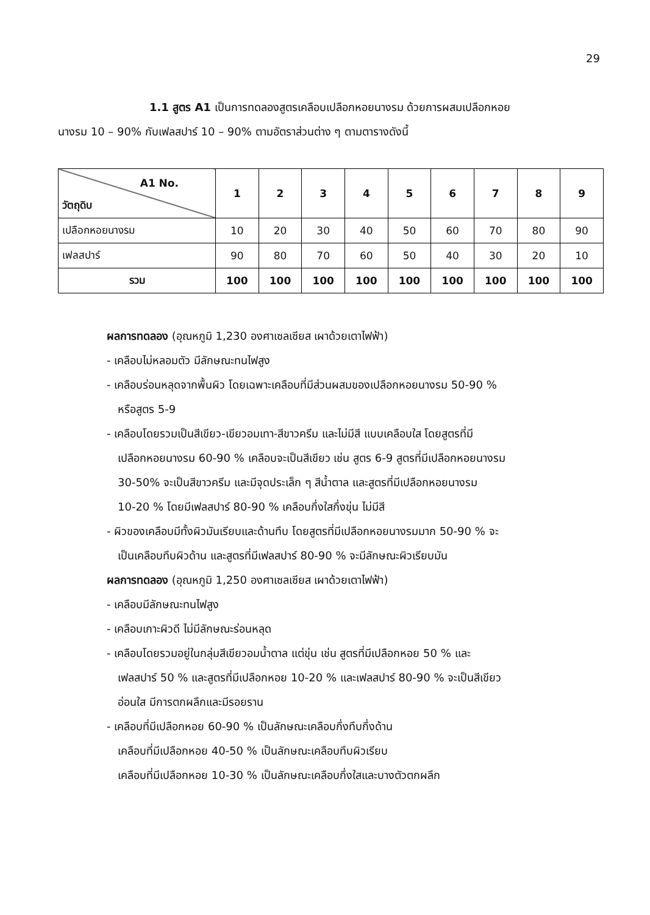29
1.1 สูตร A1 เป็นการทดลองสูตรเคลือบเปลือกหอยนางรม ด้วยการผสมเปลือกหอย
นางรม 10 – 90% กับเฟลสปาร์ 10 – 90% ตามอัตราส่วนต่าง ๆ ตามตารางดังนี้
| A1 No. วัตถุดิบ | 1 | 2 | 3 | 4 | 5 | 6 | 7 | 8 | 9 |
| --- | --- | --- | --- | --- | --- | --- | --- | --- | --- |
| เปลือกหอยนางรม | 10 | 20 | 30 | 40 | 50 | 60 | 70 | 80 | 90 |
| เฟลสปาร์ | 90 | 80 | 70 | 60 | 50 | 40 | 30 | 20 | 10 |
| รวม | 100 | 100 | 100 | 100 | 100 | 100 | 100 | 100 | 100 |
ผลการทดลอง (อุณหภูมิ 1,230 องศาเซลเซียส เผาด้วยเตาไฟฟ้า)
- เคลือบไม่หลอมตัว มีลักษณะทนไฟสูง
- เคลือบร่อนหลุดจากพื้นผิว โดยเฉพาะเคลือบที่มีส่วนผสมของเปลือกหอยนางรม 50-90 %
หรือสูตร 5-9
- เคลือบโดยรวมเป็นสีเขียว-เขียวอมเทา-สีขาวครีม และไม่มีสี แบบเคลือบใส โดยสูตรที่มี
เปลือกหอยนางรม 60-90 % เคลือบจะเป็นสีเขียว เช่น สูตร 6-9 สูตรที่มีเปลือกหอยนางรม
30-50% จะเป็นสีขาวครีม และมีจุดประเล็ก ๆ สีน้ำตาล และสูตรที่มีเปลือกหอยนางรม
10-20 % โดยมีเฟลสปาร์ 80-90 % เคลือบกึ่งใสกึ่งขุ่น ไม่มีสี
- ผิวของเคลือบมีทั้งผิวมันเรียบและด้านทึบ โดยสูตรที่มีเปลือกหอยนางรมมาก 50-90 % จะ
เป็นเคลือบทึบผิวด้าน และสูตรที่มีเฟลสปาร์ 80-90 % จะมีลักษณะผิวเรียบมัน
ผลการทดลอง (อุณหภูมิ 1,250 องศาเซลเซียส เผาด้วยเตาไฟฟ้า)
- เคลือบมีลักษณะทนไฟสูง
- เคลือบเกาะผิวดี ไม่มีลักษณะร่อนหลุด
- เคลือบโดยรวมอยู่ในกลุ่มสีเขียวอมน้ำตาล แต่ขุ่น เช่น สูตรที่มีเปลือกหอย 50 % และ
เฟลสปาร์ 50 % และสูตรที่มีเปลือกหอย 10-20 % และเฟลสปาร์ 80-90 % จะเป็นสีเขียว
อ่อนใส มีการตกผลึกและมีรอยราน
- เคลือบที่มีเปลือกหอย 60-90 % เป็นลักษณะเคลือบกึ่งทึบกึ่งด้าน
เคลือบที่มีเปลือกหอย 40-50 % เป็นลักษณะเคลือบทึบผิวเรียบ
เคลือบที่มีเปลือกหอย 10-30 % เป็นลักษณะเคลือบกึ่งใสและบางตัวตกผลึก